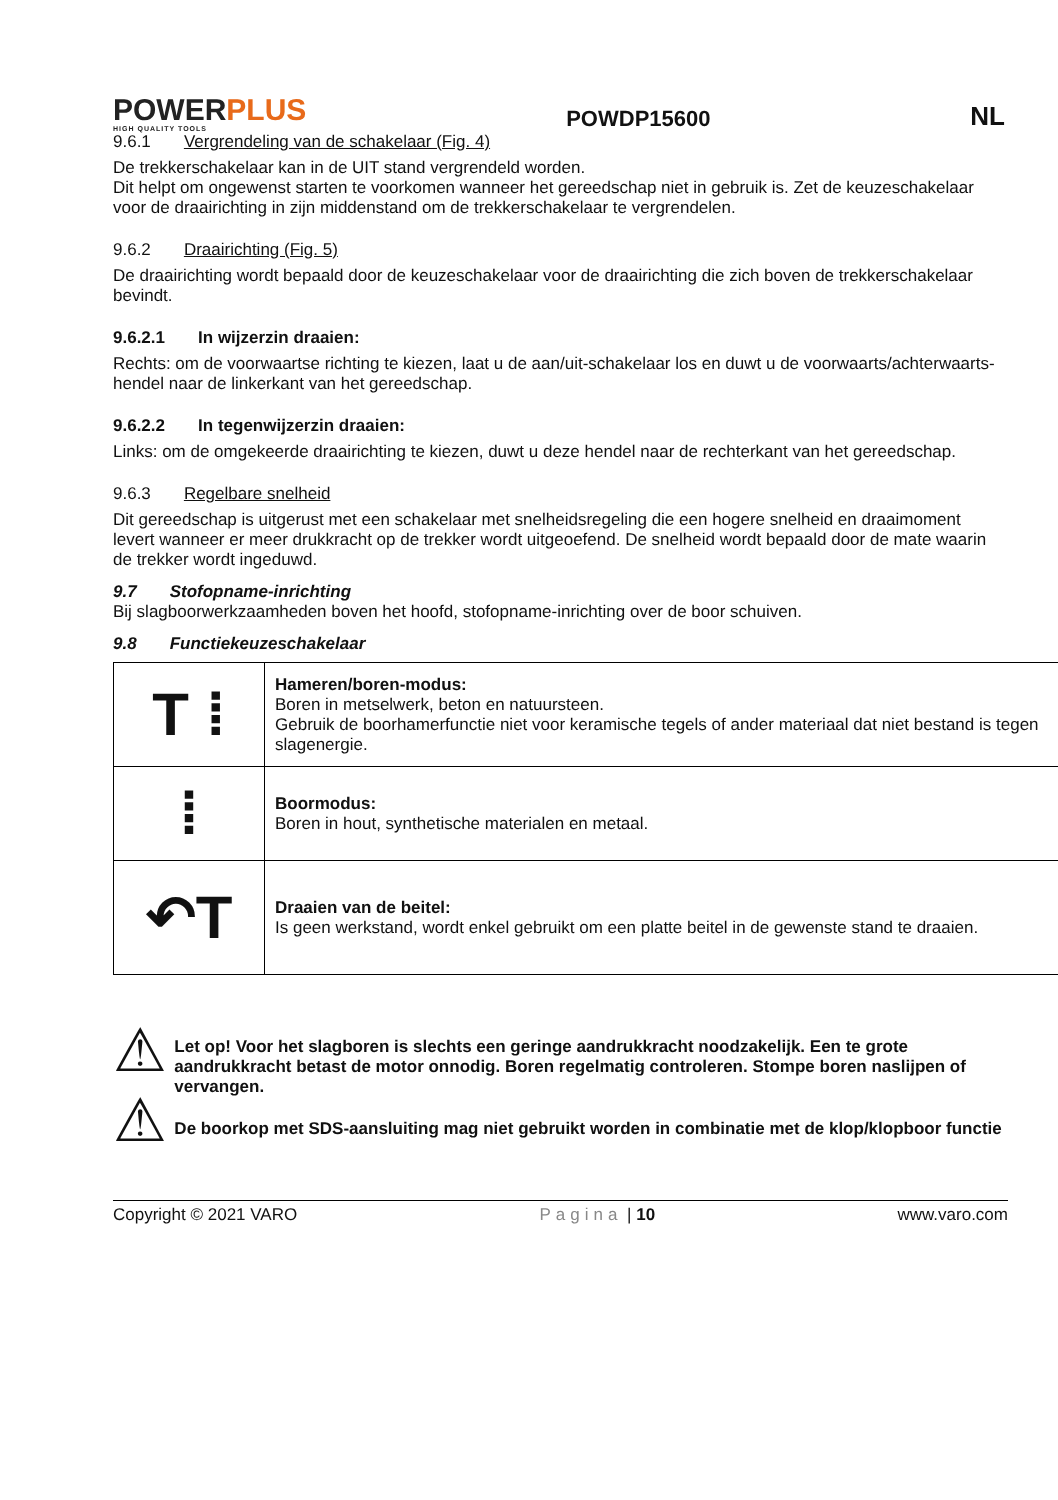POWERPLUS
HIGH QUALITY TOOLS
POWDP15600 NL
9.6.1 Vergrendeling van de schakelaar (Fig. 4)
De trekkerschakelaar kan in de UIT stand vergrendeld worden.
Dit helpt om ongewenst starten te voorkomen wanneer het gereedschap niet in gebruik is. Zet de keuzeschakelaar voor de draairichting in zijn middenstand om de trekkerschakelaar te vergrendelen.
9.6.2 Draairichting (Fig. 5)
De draairichting wordt bepaald door de keuzeschakelaar voor de draairichting die zich boven de trekkerschakelaar bevindt.
9.6.2.1 In wijzerzin draaien:
Rechts: om de voorwaartse richting te kiezen, laat u de aan/uit-schakelaar los en duwt u de voorwaarts/achterwaarts-hendel naar de linkerkant van het gereedschap.
9.6.2.2 In tegenwijzerzin draaien:
Links: om de omgekeerde draairichting te kiezen, duwt u deze hendel naar de rechterkant van het gereedschap.
9.6.3 Regelbare snelheid
Dit gereedschap is uitgerust met een schakelaar met snelheidsregeling die een hogere snelheid en draaimoment levert wanneer er meer drukkracht op de trekker wordt uitgeoefend. De snelheid wordt bepaald door de mate waarin de trekker wordt ingeduwd.
9.7 Stofopname-inrichting
Bij slagboorwerkzaamheden boven het hoofd, stofopname-inrichting over de boor schuiven.
9.8 Functiekeuzeschakelaar
| T ⁞ | Hameren/boren-modus: Boren in metselwerk, beton en natuursteen. Gebruik de boorhamerfunctie niet voor keramische tegels of ander materiaal dat niet bestand is tegen slagenergie. |
| ⁞ | Boormodus: Boren in hout, synthetische materialen en metaal. |
| ↶T | Draaien van de beitel: Is geen werkstand, wordt enkel gebruikt om een platte beitel in de gewenste stand te draaien. |
⚠
⚠
Let op! Voor het slagboren is slechts een geringe aandrukkracht noodzakelijk. Een te grote aandrukkracht betast de motor onnodig. Boren regelmatig controleren. Stompe boren naslijpen of vervangen.
De boorkop met SDS-aansluiting mag niet gebruikt worden in combinatie met de klop/klopboor functie
Copyright © 2021 VARO Pagina | 10 www.varo.com